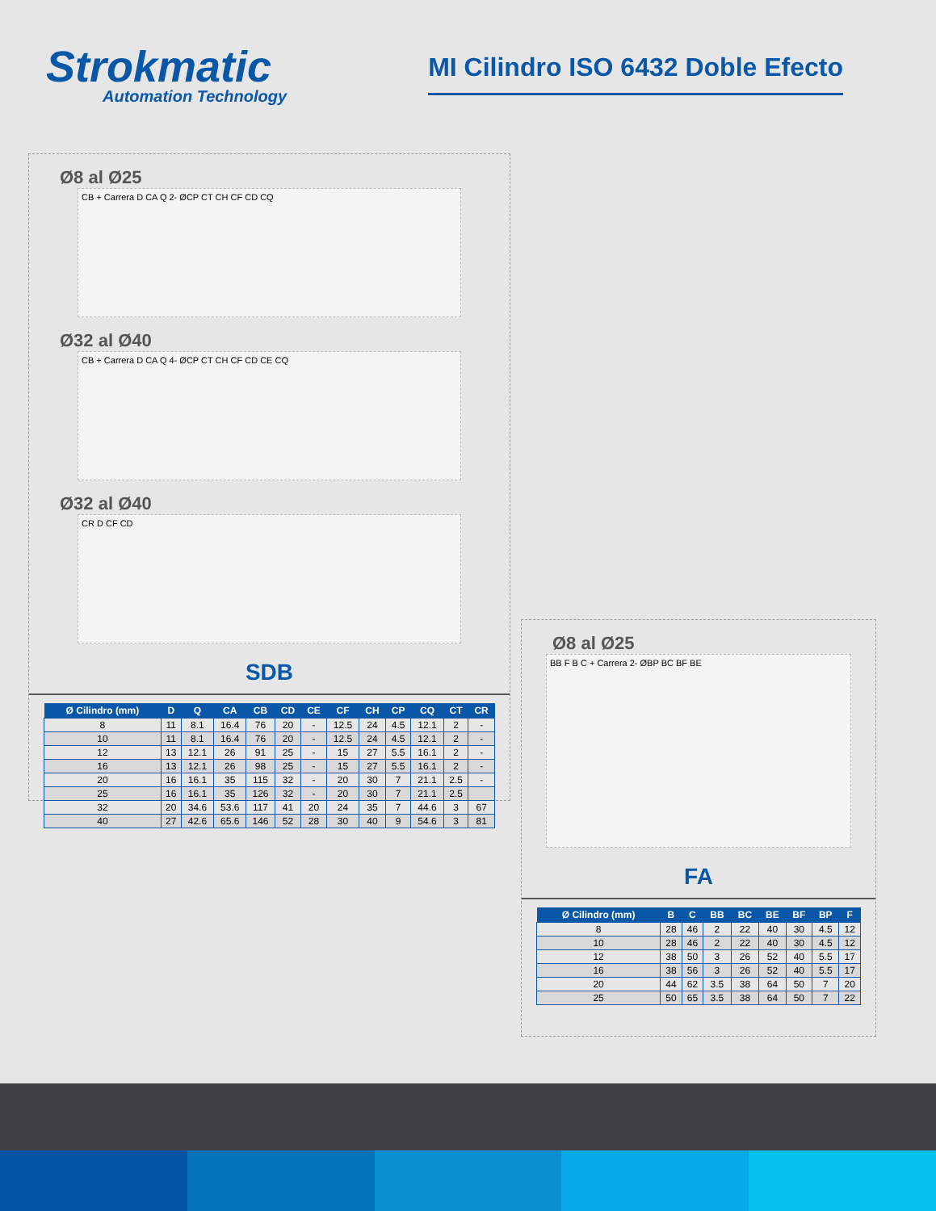Strokmatic
Automation Technology
MI Cilindro ISO 6432 Doble Efecto
Ø8 al Ø25
CB + Carrera D CA Q 2- ØCP CT CH CF CD CQ
Ø32 al Ø40
CB + Carrera D CA Q 4- ØCP CT CH CF CD CE CQ
Ø32 al Ø40
CR D CF CD
SDB
| Ø Cilindro (mm) | D | Q | CA | CB | CD | CE | CF | CH | CP | CQ | CT | CR |
| --- | --- | --- | --- | --- | --- | --- | --- | --- | --- | --- | --- | --- |
| 8 | 11 | 8.1 | 16.4 | 76 | 20 | - | 12.5 | 24 | 4.5 | 12.1 | 2 | - |
| 10 | 11 | 8.1 | 16.4 | 76 | 20 | - | 12.5 | 24 | 4.5 | 12.1 | 2 | - |
| 12 | 13 | 12.1 | 26 | 91 | 25 | - | 15 | 27 | 5.5 | 16.1 | 2 | - |
| 16 | 13 | 12.1 | 26 | 98 | 25 | - | 15 | 27 | 5.5 | 16.1 | 2 | - |
| 20 | 16 | 16.1 | 35 | 115 | 32 | - | 20 | 30 | 7 | 21.1 | 2.5 | - |
| 25 | 16 | 16.1 | 35 | 126 | 32 | - | 20 | 30 | 7 | 21.1 | 2.5 | |
| 32 | 20 | 34.6 | 53.6 | 117 | 41 | 20 | 24 | 35 | 7 | 44.6 | 3 | 67 |
| 40 | 27 | 42.6 | 65.6 | 146 | 52 | 28 | 30 | 40 | 9 | 54.6 | 3 | 81 |
Ø8 al Ø25
BB F B C + Carrera 2- ØBP BC BF BE
FA
| Ø Cilindro (mm) | B | C | BB | BC | BE | BF | BP | F |
| --- | --- | --- | --- | --- | --- | --- | --- | --- |
| 8 | 28 | 46 | 2 | 22 | 40 | 30 | 4.5 | 12 |
| 10 | 28 | 46 | 2 | 22 | 40 | 30 | 4.5 | 12 |
| 12 | 38 | 50 | 3 | 26 | 52 | 40 | 5.5 | 17 |
| 16 | 38 | 56 | 3 | 26 | 52 | 40 | 5.5 | 17 |
| 20 | 44 | 62 | 3.5 | 38 | 64 | 50 | 7 | 20 |
| 25 | 50 | 65 | 3.5 | 38 | 64 | 50 | 7 | 22 |